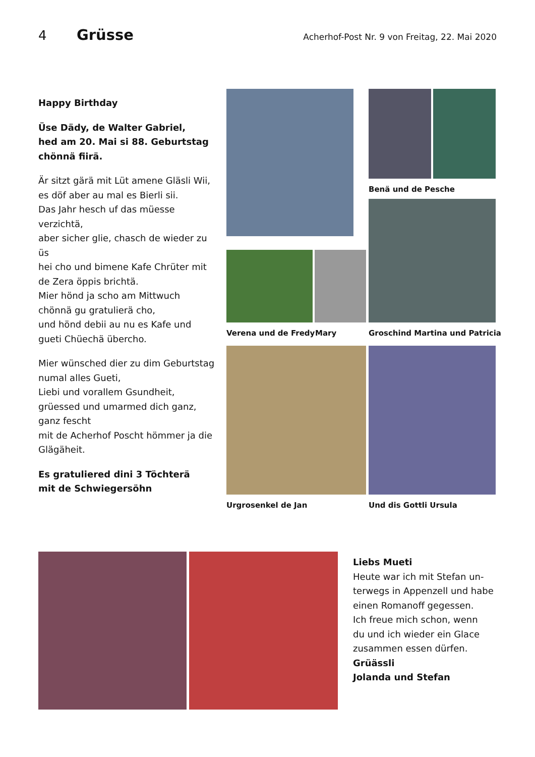4 Grüsse Acherhof-Post Nr. 9 von Freitag, 22. Mai 2020
Happy Birthday
Üse Dädy, de Walter Gabriel,
hed am 20. Mai si 88. Geburtstag
chönnä fiirä.
Är sitzt gärä mit Lüt amene Gläsli Wii,
es döf aber au mal es Bierli sii.
Das Jahr hesch uf das müesse verzichtä,
aber sicher glie, chasch de wieder zu üs
hei cho und bimene Kafe Chrüter mit
de Zera öppis brichtä.
Mier hönd ja scho am Mittwuch
chönnä gu gratulierä cho,
und hönd debii au nu es Kafe und
gueti Chüechä übercho.
Mier wünsched dier zu dim Geburtstag
numal alles Gueti,
Liebi und vorallem Gsundheit,
grüessed und umarmed dich ganz,
ganz fescht
mit de Acherhof Poscht hömmer ja die
Glägäheit.
Es gratuliered dini 3 Töchterä
mit de Schwiegersöhn
Benä und de Pesche
Verena und de Fredy Mary Groschind Martina und Patricia
Urgrosenkel de Jan Und dis Gottli Ursula
Liebs Mueti
Heute war ich mit Stefan un-
terwegs in Appenzell und habe
einen Romanoff gegessen.
Ich freue mich schon, wenn
du und ich wieder ein Glace
zusammen essen dürfen.
Grüässli
Jolanda und Stefan